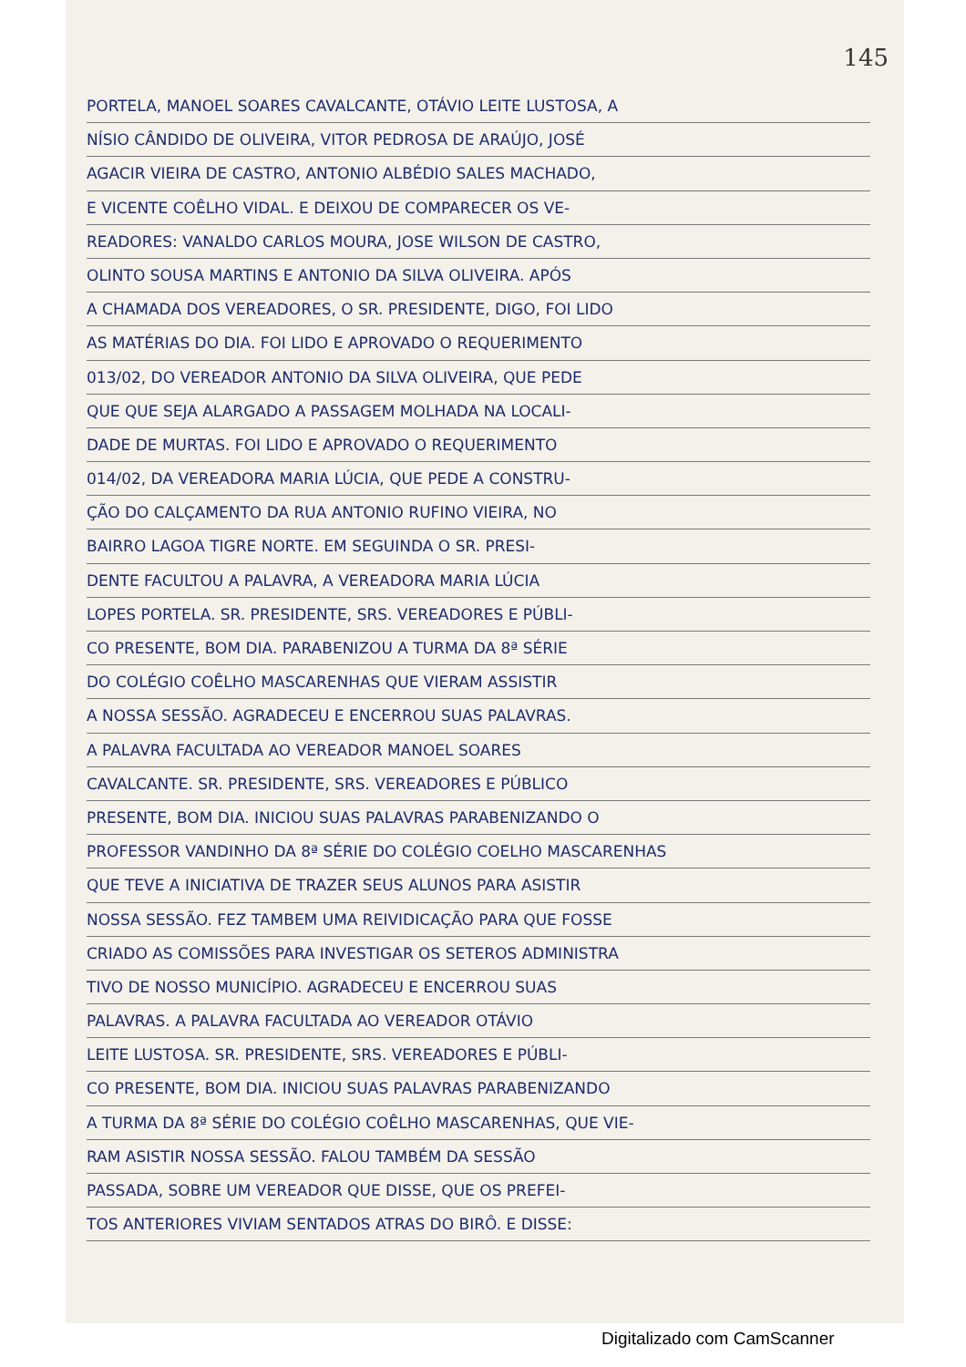145
PORTELA, MANOEL SOARES CAVALCANTE, OTÁVIO LEITE LUSTOSA, A
NÍSIO CÂNDIDO DE OLIVEIRA, VITOR PEDROSA DE ARAÚJO, JOSÉ
AGACIR VIEIRA DE CASTRO, ANTONIO ALBÉDIO SALES MACHADO,
E VICENTE COÊLHO VIDAL. E DEIXOU DE COMPARECER OS VE-
READORES: VANALDO CARLOS MOURA, JOSE WILSON DE CASTRO,
OLINTO SOUSA MARTINS E ANTONIO DA SILVA OLIVEIRA. APÓS
A CHAMADA DOS VEREADORES, O SR. PRESIDENTE, DIGO, FOI LIDO
AS MATÉRIAS DO DIA. FOI LIDO E APROVADO O REQUERIMENTO
013/02, DO VEREADOR ANTONIO DA SILVA OLIVEIRA, QUE PEDE
QUE QUE SEJA ALARGADO A PASSAGEM MOLHADA NA LOCALI-
DADE DE MURTAS. FOI LIDO E APROVADO O REQUERIMENTO
014/02, DA VEREADORA MARIA LÚCIA, QUE PEDE A CONSTRU-
ÇÃO DO CALÇAMENTO DA RUA ANTONIO RUFINO VIEIRA, NO
BAIRRO LAGOA TIGRE NORTE. EM SEGUINDA O SR. PRESI-
DENTE FACULTOU A PALAVRA, A VEREADORA MARIA LÚCIA
LOPES PORTELA. SR. PRESIDENTE, SRS. VEREADORES E PÚBLI-
CO PRESENTE, BOM DIA. PARABENIZOU A TURMA DA 8ª SÉRIE
DO COLÉGIO COÊLHO MASCARENHAS QUE VIERAM ASSISTIR
A NOSSA SESSÃO. AGRADECEU E ENCERROU SUAS PALAVRAS.
A PALAVRA FACULTADA AO VEREADOR MANOEL SOARES
CAVALCANTE. SR. PRESIDENTE, SRS. VEREADORES E PÚBLICO
PRESENTE, BOM DIA. INICIOU SUAS PALAVRAS PARABENIZANDO O
PROFESSOR VANDINHO DA 8ª SÉRIE DO COLÉGIO COELHO MASCARENHAS
QUE TEVE A INICIATIVA DE TRAZER SEUS ALUNOS PARA ASISTIR
NOSSA SESSÃO. FEZ TAMBEM UMA REIVIDICAÇÃO PARA QUE FOSSE
CRIADO AS COMISSÕES PARA INVESTIGAR OS SETEROS ADMINISTRA
TIVO DE NOSSO MUNICÍPIO. AGRADECEU E ENCERROU SUAS
PALAVRAS. A PALAVRA FACULTADA AO VEREADOR OTÁVIO
LEITE LUSTOSA. SR. PRESIDENTE, SRS. VEREADORES E PÚBLI-
CO PRESENTE, BOM DIA. INICIOU SUAS PALAVRAS PARABENIZANDO
A TURMA DA 8ª SÉRIE DO COLÉGIO COÊLHO MASCARENHAS, QUE VIE-
RAM ASISTIR NOSSA SESSÃO. FALOU TAMBÉM DA SESSÃO
PASSADA, SOBRE UM VEREADOR QUE DISSE, QUE OS PREFEI-
TOS ANTERIORES VIVIAM SENTADOS ATRAS DO BIRÔ. E DISSE:
Digitalizado com CamScanner